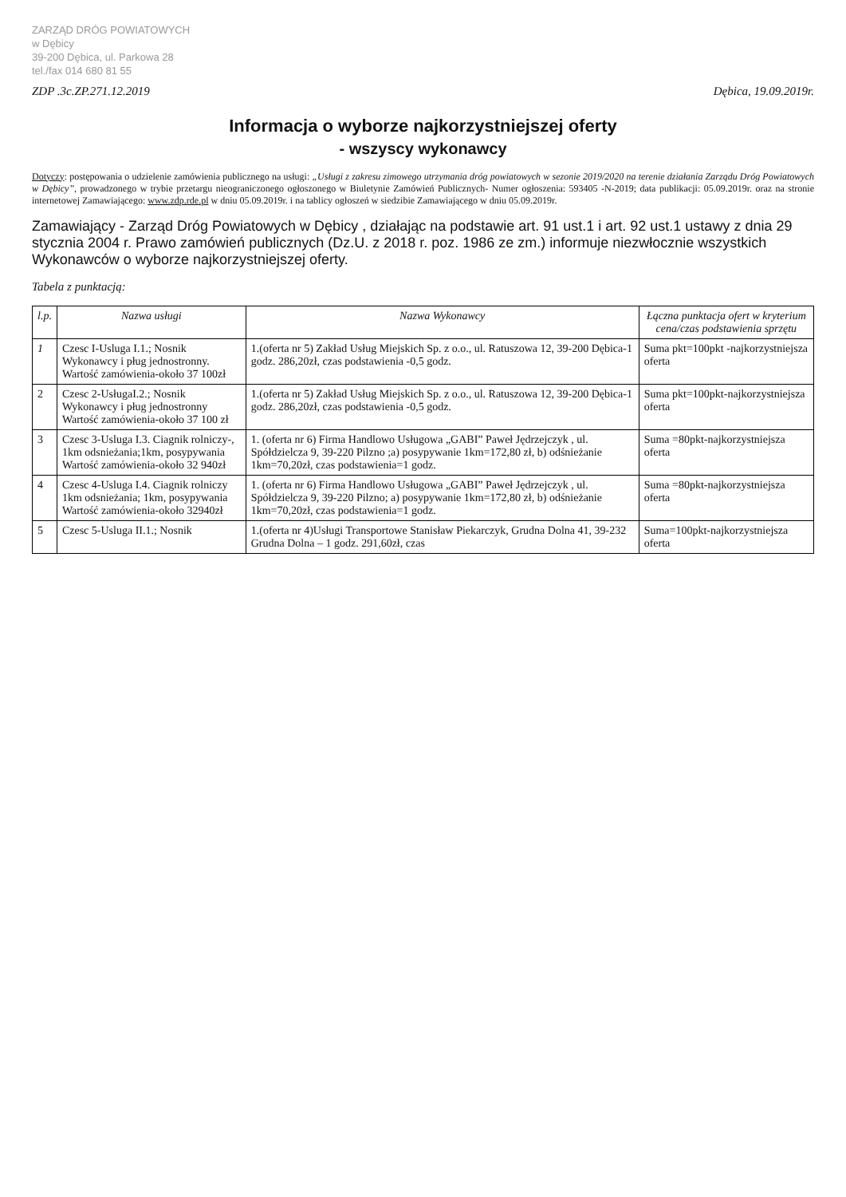ZARZĄD DRÓG POWIATOWYCH
w Dębicy
39-200 Dębica, ul. Parkowa 28
tel./fax 014 680 81 55
ZDP .3c.ZP.271.12.2019 Dębica, 19.09.2019r.
Informacja o wyborze najkorzystniejszej oferty
- wszyscy wykonawcy
Dotyczy: postępowania o udzielenie zamówienia publicznego na usługi: „Usługi z zakresu zimowego utrzymania dróg powiatowych w sezonie 2019/2020 na terenie działania Zarządu Dróg Powiatowych w Dębicy”, prowadzonego w trybie przetargu nieograniczonego ogłoszonego w Biuletynie Zamówień Publicznych- Numer ogłoszenia: 593405 -N-2019; data publikacji: 05.09.2019r. oraz na stronie internetowej Zamawiającego: www.zdp.rde.pl w dniu 05.09.2019r. i na tablicy ogłoszeń w siedzibie Zamawiającego w dniu 05.09.2019r.
Zamawiający - Zarząd Dróg Powiatowych w Dębicy , działając na podstawie art. 91 ust.1 i art. 92 ust.1 ustawy z dnia 29 stycznia 2004 r. Prawo zamówień publicznych (Dz.U. z 2018 r. poz. 1986 ze zm.) informuje niezwłocznie wszystkich Wykonawców o wyborze najkorzystniejszej oferty.
Tabela z punktacją:
| l.p. | Nazwa usługi | Nazwa Wykonawcy | Łączna punktacja ofert w kryterium cena/czas podstawienia sprzętu |
| --- | --- | --- | --- |
| 1 | Czesc I-Usluga I.1.; Nosnik Wykonawcy i pług jednostronny. Wartość zamówienia-około 37 100zł | 1.(oferta nr 5) Zakład Usług Miejskich Sp. z o.o., ul. Ratuszowa 12, 39-200 Dębica-1 godz. 286,20zł, czas podstawienia -0,5 godz. | Suma pkt=100pkt -najkorzystniejsza oferta |
| 2 | Czesc 2-UsługaI.2.; Nosnik Wykonawcy i pług jednostronny Wartość zamówienia-około 37 100 zł | 1.(oferta nr 5) Zakład Usług Miejskich Sp. z o.o., ul. Ratuszowa 12, 39-200 Dębica-1 godz. 286,20zł, czas podstawienia -0,5 godz. | Suma pkt=100pkt-najkorzystniejsza oferta |
| 3 | Czesc 3-Usluga I.3. Ciagnik rolniczy-, 1km odsnieżania;1km, posypywania Wartość zamówienia-około 32 940zł | 1. (oferta nr 6) Firma Handlowo Usługowa „GABI” Paweł Jędrzejczyk , ul. Spółdzielcza 9, 39-220 Pilzno ;a) posypywanie 1km=172,80 zł, b) odśnieżanie 1km=70,20zł, czas podstawienia=1 godz. | Suma =80pkt-najkorzystniejsza oferta |
| 4 | Czesc 4-Usluga I.4. Ciagnik rolniczy 1km odsnieżania; 1km, posypywania Wartość zamówienia-około 32940zł | 1. (oferta nr 6) Firma Handlowo Usługowa „GABI” Paweł Jędrzejczyk , ul. Spółdzielcza 9, 39-220 Pilzno; a) posypywanie 1km=172,80 zł, b) odśnieżanie 1km=70,20zł, czas podstawienia=1 godz. | Suma =80pkt-najkorzystniejsza oferta |
| 5 | Czesc 5-Usluga II.1.; Nosnik | 1.(oferta nr 4)Usługi Transportowe Stanisław Piekarczyk, Grudna Dolna 41, 39-232 Grudna Dolna – 1 godz. 291,60zł, czas | Suma=100pkt-najkorzystniejsza oferta |